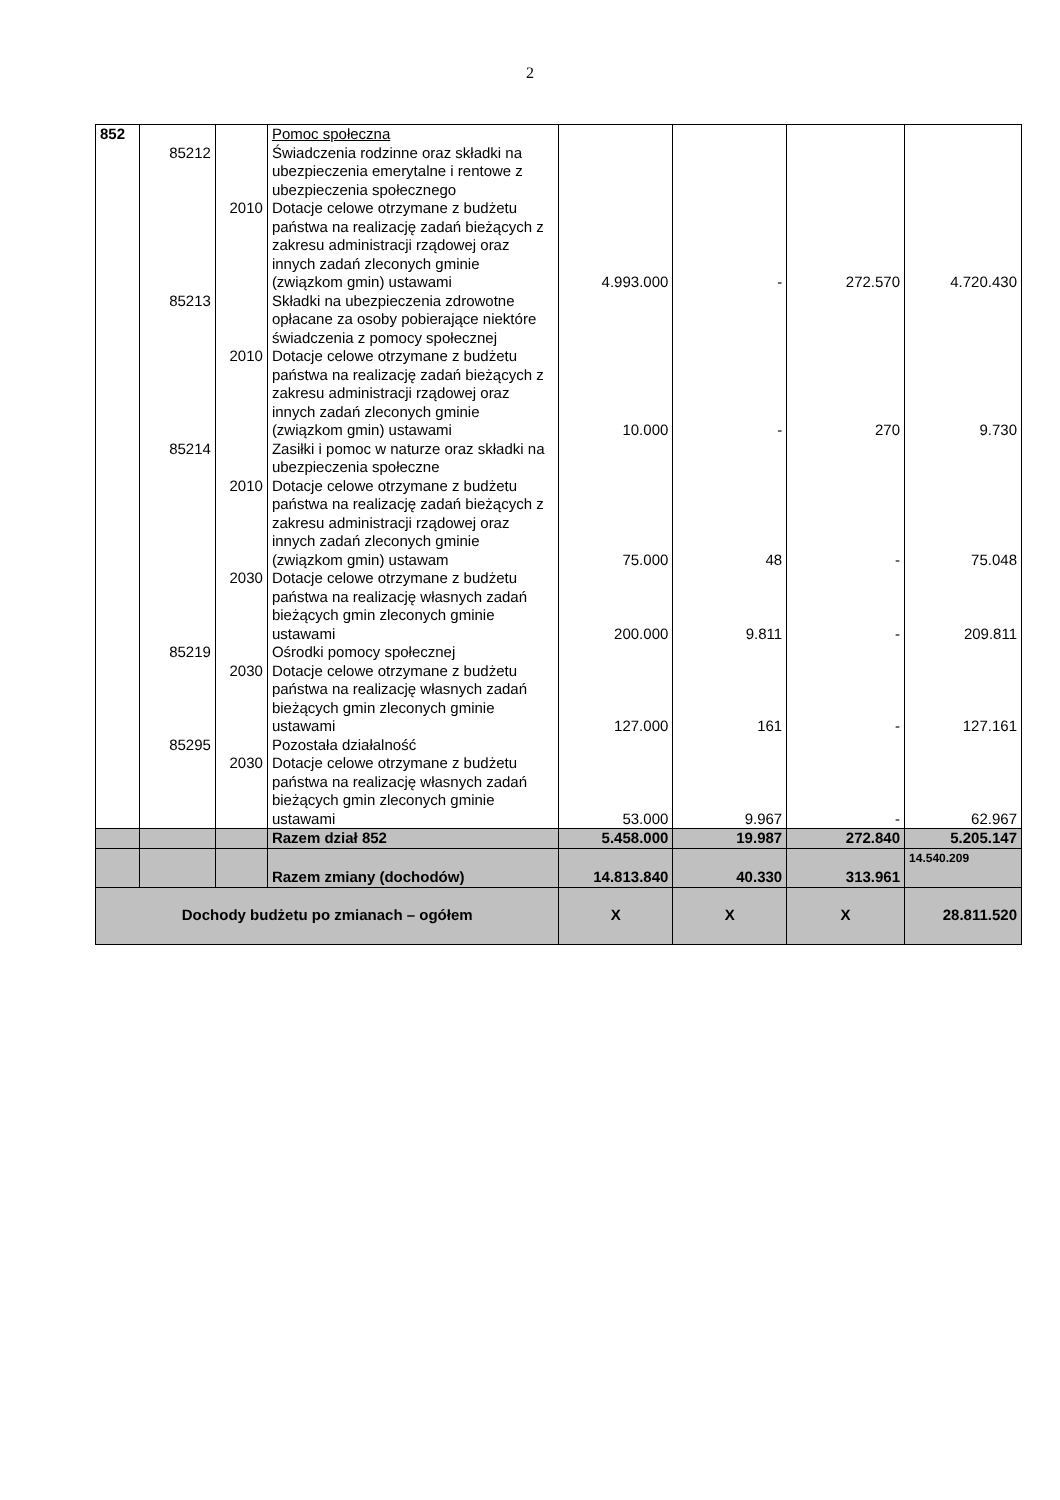2
| 852 | | | Pomoc społeczna | | | | |
| | 85212 | | Świadczenia rodzinne oraz składki na ubezpieczenia emerytalne i rentowe z ubezpieczenia społecznego | | | | |
| | | 2010 | Dotacje celowe otrzymane z budżetu państwa na realizację zadań bieżących z zakresu administracji rządowej oraz innych zadań zleconych gminie (związkom gmin) ustawami | 4.993.000 | - | 272.570 | 4.720.430 |
| | 85213 | | Składki na ubezpieczenia zdrowotne opłacane za osoby pobierające niektóre świadczenia z pomocy społecznej | | | | |
| | | 2010 | Dotacje celowe otrzymane z budżetu państwa na realizację zadań bieżących z zakresu administracji rządowej oraz innych zadań zleconych gminie (związkom gmin) ustawami | 10.000 | - | 270 | 9.730 |
| | 85214 | | Zasiłki i pomoc w naturze oraz składki na ubezpieczenia społeczne | | | | |
| | | 2010 | Dotacje celowe otrzymane z budżetu państwa na realizację zadań bieżących z zakresu administracji rządowej oraz innych zadań zleconych gminie (związkom gmin) ustawam | 75.000 | 48 | - | 75.048 |
| | | 2030 | Dotacje celowe otrzymane z budżetu państwa na realizację własnych zadań bieżących gmin zleconych gminie ustawami | 200.000 | 9.811 | - | 209.811 |
| | 85219 | | Ośrodki pomocy społecznej | | | | |
| | | 2030 | Dotacje celowe otrzymane z budżetu państwa na realizację własnych zadań bieżących gmin zleconych gminie ustawami | 127.000 | 161 | - | 127.161 |
| | 85295 | | Pozostała działalność | | | | |
| | | 2030 | Dotacje celowe otrzymane z budżetu państwa na realizację własnych zadań bieżących gmin zleconych gminie ustawami | 53.000 | 9.967 | - | 62.967 |
| | | | Razem dział 852 | 5.458.000 | 19.987 | 272.840 | 5.205.147 |
| | | | Razem zmiany (dochodów) | 14.813.840 | 40.330 | 313.961 | 14.540.209 |
| Dochody budżetu po zmianach – ogółem | | | | X | X | X | 28.811.520 |